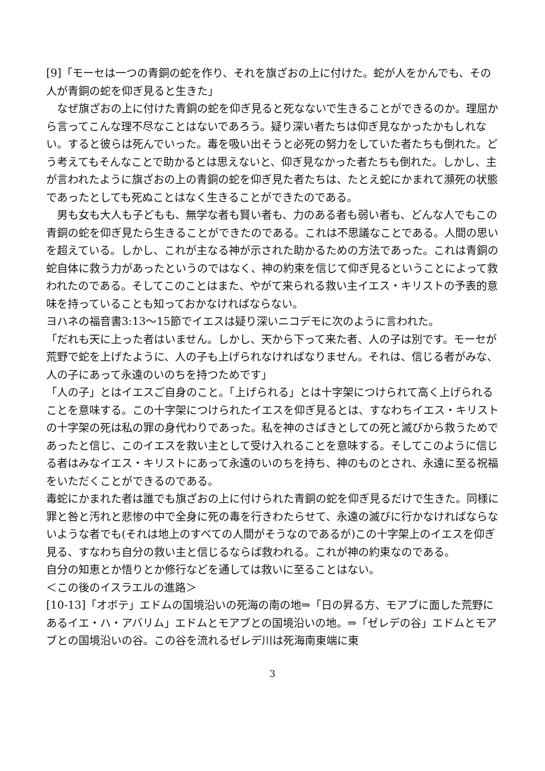[9]「モーセは一つの青銅の蛇を作り、それを旗ざおの上に付けた。蛇が人をかんでも、その人が青銅の蛇を仰ぎ見ると生きた」
　なぜ旗ざおの上に付けた青銅の蛇を仰ぎ見ると死なないで生きることができるのか。理屈から言ってこんな理不尽なことはないであろう。疑り深い者たちは仰ぎ見なかったかもしれない。すると彼らは死んでいった。毒を吸い出そうと必死の努力をしていた者たちも倒れた。どう考えてもそんなことで助かるとは思えないと、仰ぎ見なかった者たちも倒れた。しかし、主が言われたように旗ざおの上の青銅の蛇を仰ぎ見た者たちは、たとえ蛇にかまれて瀕死の状態であったとしても死ぬことはなく生きることができたのである。
　男も女も大人も子どもも、無学な者も賢い者も、力のある者も弱い者も、どんな人でもこの青銅の蛇を仰ぎ見たら生きることができたのである。これは不思議なことである。人間の思いを超えている。しかし、これが主なる神が示された助かるための方法であった。これは青銅の蛇自体に救う力があったというのではなく、神の約束を信じて仰ぎ見るということによって救われたのである。そしてこのことはまた、やがて来られる救い主イエス・キリストの予表的意味を持っていることも知っておかなければならない。
ヨハネの福音書3:13～15節でイエスは疑り深いニコデモに次のように言われた。
「だれも天に上った者はいません。しかし、天から下って来た者、人の子は別です。モーセが荒野で蛇を上げたように、人の子も上げられなければなりません。それは、信じる者がみな、人の子にあって永遠のいのちを持つためです」
「人の子」とはイエスご自身のこと。「上げられる」とは十字架につけられて高く上げられることを意味する。この十字架につけられたイエスを仰ぎ見るとは、すなわちイエス・キリストの十字架の死は私の罪の身代わりであった。私を神のさばきとしての死と滅びから救うためであったと信じ、このイエスを救い主として受け入れることを意味する。そしてこのように信じる者はみなイエス・キリストにあって永遠のいのちを持ち、神のものとされ、永遠に至る祝福をいただくことができるのである。
毒蛇にかまれた者は誰でも旗ざおの上に付けられた青銅の蛇を仰ぎ見るだけで生きた。同様に罪と咎と汚れと悲惨の中で全身に死の毒を行きわたらせて、永遠の滅びに行かなければならないような者でも(それは地上のすべての人間がそうなのであるが)この十字架上のイエスを仰ぎ見る、すなわち自分の救い主と信じるならば救われる。これが神の約束なのである。
自分の知恵とか悟りとか修行などを通しては救いに至ることはない。
＜この後のイスラエルの進路＞
[10-13]「オボテ」エドムの国境沿いの死海の南の地⇒「日の昇る方、モアブに面した荒野にあるイエ・ハ・アバリム」エドムとモアブとの国境沿いの地。⇒「ゼレデの谷」エドムとモアブとの国境沿いの谷。この谷を流れるゼレデ川は死海南東端に東
3